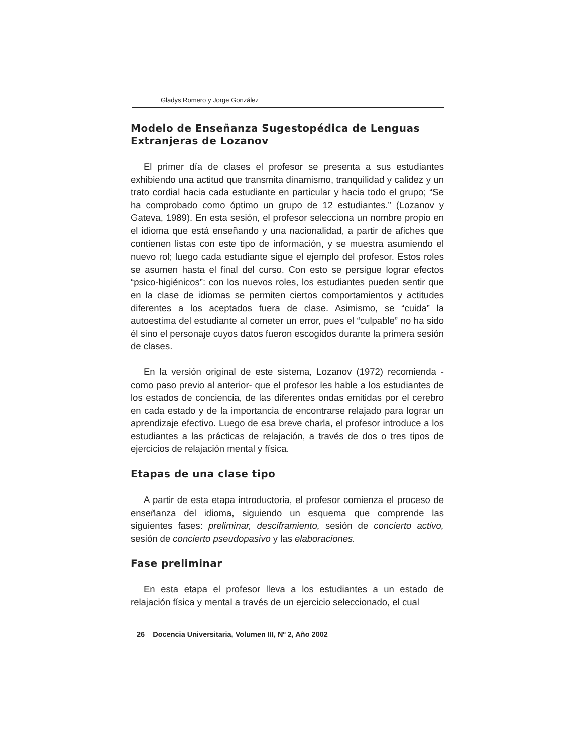Gladys Romero y Jorge González
Modelo de Enseñanza Sugestopédica de Lenguas Extranjeras de Lozanov
El primer día de clases el profesor se presenta a sus estudiantes exhibiendo una actitud que transmita dinamismo, tranquilidad y calidez y un trato cordial hacia cada estudiante en particular y hacia todo el grupo; “Se ha comprobado como óptimo un grupo de 12 estudiantes.” (Lozanov y Gateva, 1989). En esta sesión, el profesor selecciona un nombre propio en el idioma que está enseñando y una nacionalidad, a partir de afiches que contienen listas con este tipo de información, y se muestra asumiendo el nuevo rol; luego cada estudiante sigue el ejemplo del profesor. Estos roles se asumen hasta el final del curso. Con esto se persigue lograr efectos “psico-higiénicos”: con los nuevos roles, los estudiantes pueden sentir que en la clase de idiomas se permiten ciertos comportamientos y actitudes diferentes a los aceptados fuera de clase. Asimismo, se “cuida” la autoestima del estudiante al cometer un error, pues el “culpable” no ha sido él sino el personaje cuyos datos fueron escogidos durante la primera sesión de clases.
En la versión original de este sistema, Lozanov (1972) recomienda -como paso previo al anterior- que el profesor les hable a los estudiantes de los estados de conciencia, de las diferentes ondas emitidas por el cerebro en cada estado y de la importancia de encontrarse relajado para lograr un aprendizaje efectivo. Luego de esa breve charla, el profesor introduce a los estudiantes a las prácticas de relajación, a través de dos o tres tipos de ejercicios de relajación mental y física.
Etapas de una clase tipo
A partir de esta etapa introductoria, el profesor comienza el proceso de enseñanza del idioma, siguiendo un esquema que comprende las siguientes fases: preliminar, desciframiento, sesión de concierto activo, sesión de concierto pseudopasivo y las elaboraciones.
Fase preliminar
En esta etapa el profesor lleva a los estudiantes a un estado de relajación física y mental a través de un ejercicio seleccionado, el cual
26 Docencia Universitaria, Volumen III, Nº 2, Año 2002